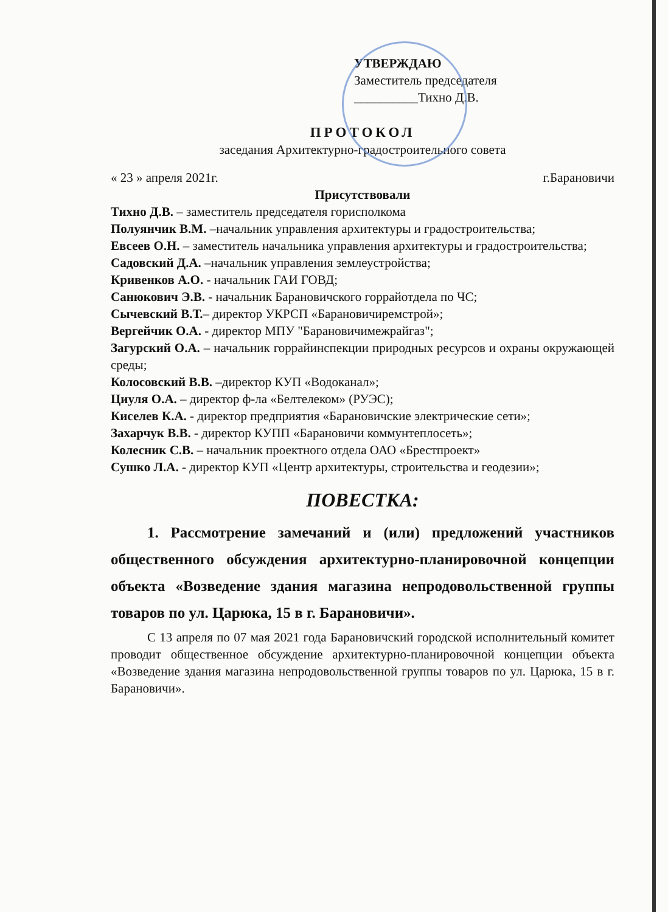УТВЕРЖДАЮ
Заместитель председателя
__________Тихно Д.В.
ПРОТОКОЛ
заседания Архитектурно-градостроительного совета
« 23 » апреля 2021г. г.Барановичи
Присутствовали
Тихно Д.В. – заместитель председателя горисполкома
Полуянчик В.М. –начальник управления архитектуры и градостроительства;
Евсеев О.Н. – заместитель начальника управления архитектуры и градостроительства;
Садовский Д.А. –начальник управления землеустройства;
Кривенков А.О. - начальник ГАИ ГОВД;
Санюкович Э.В. - начальник Барановичского горрайотдела по ЧС;
Сычевский В.Т.– директор УКРСП «Барановичиремстрой»;
Вергейчик О.А. - директор МПУ "Барановичимежрайгаз";
Загурский О.А. – начальник горрайинспекции природных ресурсов и охраны окружающей среды;
Колосовский В.В. –директор КУП «Водоканал»;
Циуля О.А. – директор ф-ла «Белтелеком» (РУЭС);
Киселев К.А. - директор предприятия «Барановичские электрические сети»;
Захарчук В.В. - директор КУПП «Барановичи коммунтеплосеть»;
Колесник С.В. – начальник проектного отдела ОАО «Брестпроект»
Сушко Л.А. - директор КУП «Центр архитектуры, строительства и геодезии»;
ПОВЕСТКА:
1. Рассмотрение замечаний и (или) предложений участников общественного обсуждения архитектурно-планировочной концепции объекта «Возведение здания магазина непродовольственной группы товаров по ул. Царюка, 15 в г. Барановичи».
С 13 апреля по 07 мая 2021 года Барановичский городской исполнительный комитет проводит общественное обсуждение архитектурно-планировочной концепции объекта «Возведение здания магазина непродовольственной группы товаров по ул. Царюка, 15 в г. Барановичи».